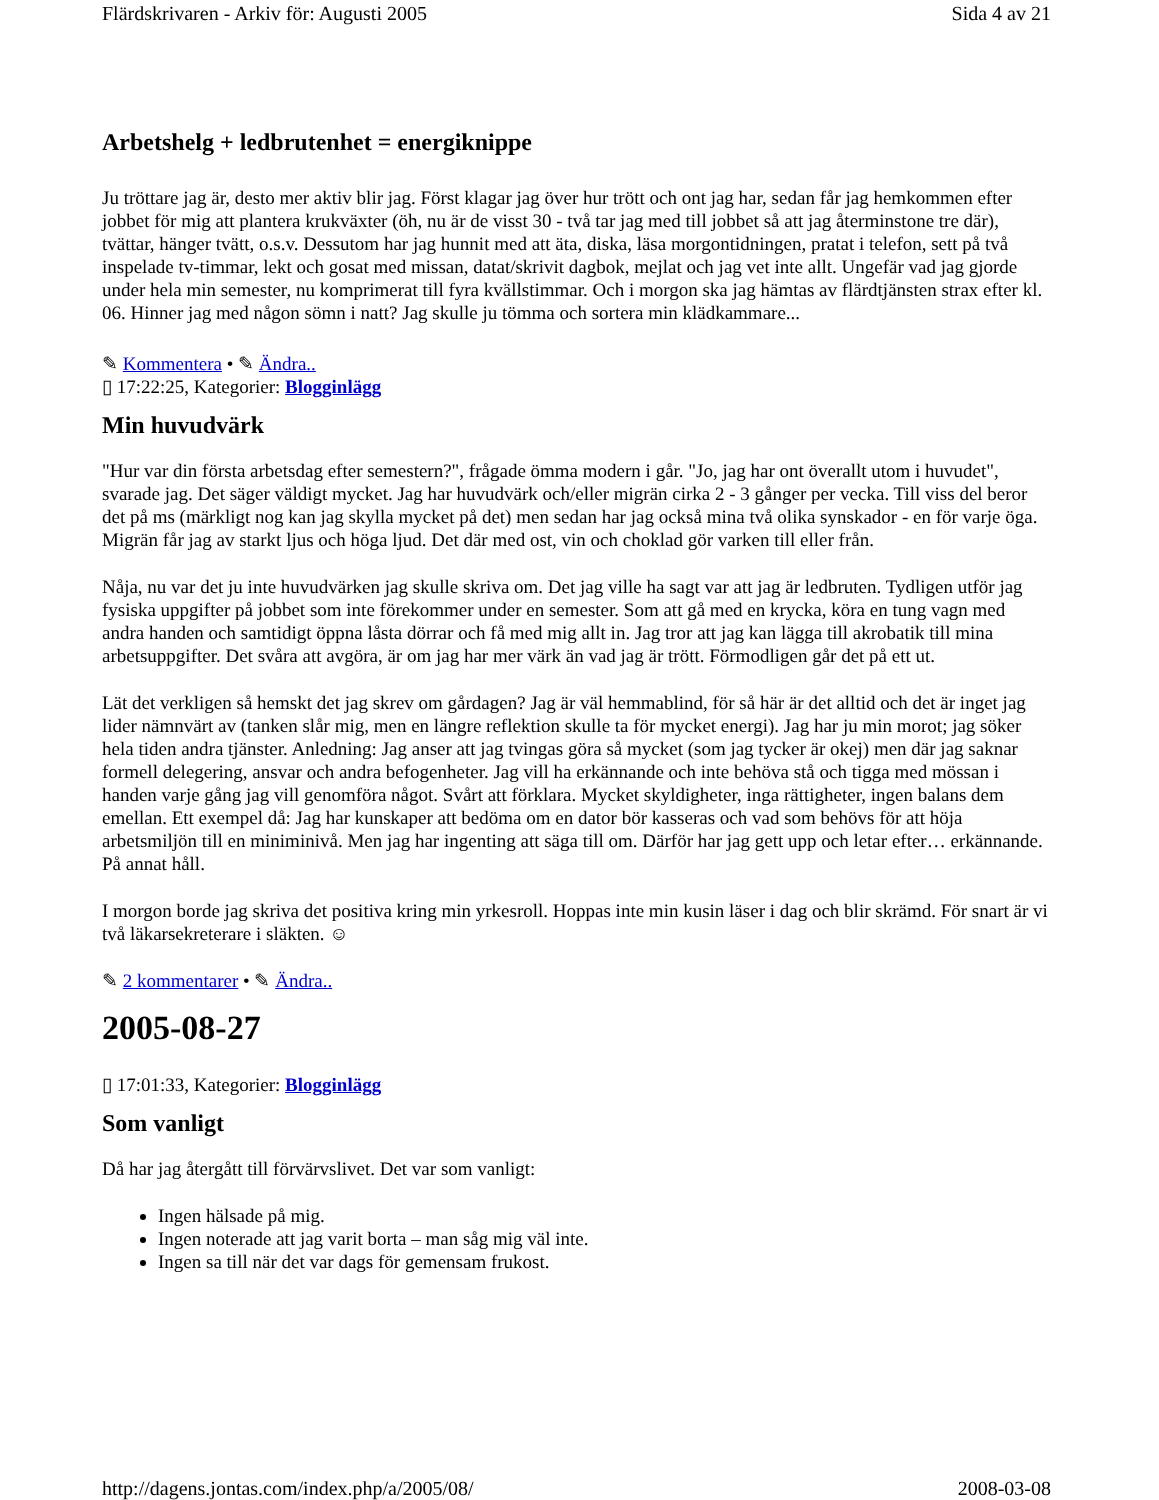Flärdskrivaren - Arkiv för: Augusti 2005 Sida 4 av 21
Arbetshelg + ledbrutenhet = energiknippe
Ju tröttare jag är, desto mer aktiv blir jag. Först klagar jag över hur trött och ont jag har, sedan får jag hemkommen efter jobbet för mig att plantera krukväxter (öh, nu är de visst 30 - två tar jag med till jobbet så att jag återminstone tre där), tvättar, hänger tvätt, o.s.v. Dessutom har jag hunnit med att äta, diska, läsa morgontidningen, pratat i telefon, sett på två inspelade tv-timmar, lekt och gosat med missan, datat/skrivit dagbok, mejlat och jag vet inte allt. Ungefär vad jag gjorde under hela min semester, nu komprimerat till fyra kvällstimmar. Och i morgon ska jag hämtas av flärdtjänsten strax efter kl. 06. Hinner jag med någon sömn i natt? Jag skulle ju tömma och sortera min klädkammare...
✎ Kommentera • ✎ Ändra..
▯ 17:22:25, Kategorier: Blogginlägg
Min huvudvärk
"Hur var din första arbetsdag efter semestern?", frågade ömma modern i går. "Jo, jag har ont överallt utom i huvudet", svarade jag. Det säger väldigt mycket. Jag har huvudvärk och/eller migrän cirka 2 - 3 gånger per vecka. Till viss del beror det på ms (märkligt nog kan jag skylla mycket på det) men sedan har jag också mina två olika synskador - en för varje öga. Migrän får jag av starkt ljus och höga ljud. Det där med ost, vin och choklad gör varken till eller från.
Nåja, nu var det ju inte huvudvärken jag skulle skriva om. Det jag ville ha sagt var att jag är ledbruten. Tydligen utför jag fysiska uppgifter på jobbet som inte förekommer under en semester. Som att gå med en krycka, köra en tung vagn med andra handen och samtidigt öppna låsta dörrar och få med mig allt in. Jag tror att jag kan lägga till akrobatik till mina arbetsuppgifter. Det svåra att avgöra, är om jag har mer värk än vad jag är trött. Förmodligen går det på ett ut.
Lät det verkligen så hemskt det jag skrev om gårdagen? Jag är väl hemmablind, för så här är det alltid och det är inget jag lider nämnvärt av (tanken slår mig, men en längre reflektion skulle ta för mycket energi). Jag har ju min morot; jag söker hela tiden andra tjänster. Anledning: Jag anser att jag tvingas göra så mycket (som jag tycker är okej) men där jag saknar formell delegering, ansvar och andra befogenheter. Jag vill ha erkännande och inte behöva stå och tigga med mössan i handen varje gång jag vill genomföra något. Svårt att förklara. Mycket skyldigheter, inga rättigheter, ingen balans dem emellan. Ett exempel då: Jag har kunskaper att bedöma om en dator bör kasseras och vad som behövs för att höja arbetsmiljön till en miniminivå. Men jag har ingenting att säga till om. Därför har jag gett upp och letar efter… erkännande. På annat håll.
I morgon borde jag skriva det positiva kring min yrkesroll. Hoppas inte min kusin läser i dag och blir skrämd. För snart är vi två läkarsekreterare i släkten. ☺
✎ 2 kommentarer • ✎ Ändra..
2005-08-27
▯ 17:01:33, Kategorier: Blogginlägg
Som vanligt
Då har jag återgått till förvärvslivet. Det var som vanligt:
Ingen hälsade på mig.
Ingen noterade att jag varit borta – man såg mig väl inte.
Ingen sa till när det var dags för gemensam frukost.
http://dagens.jontas.com/index.php/a/2005/08/ 2008-03-08